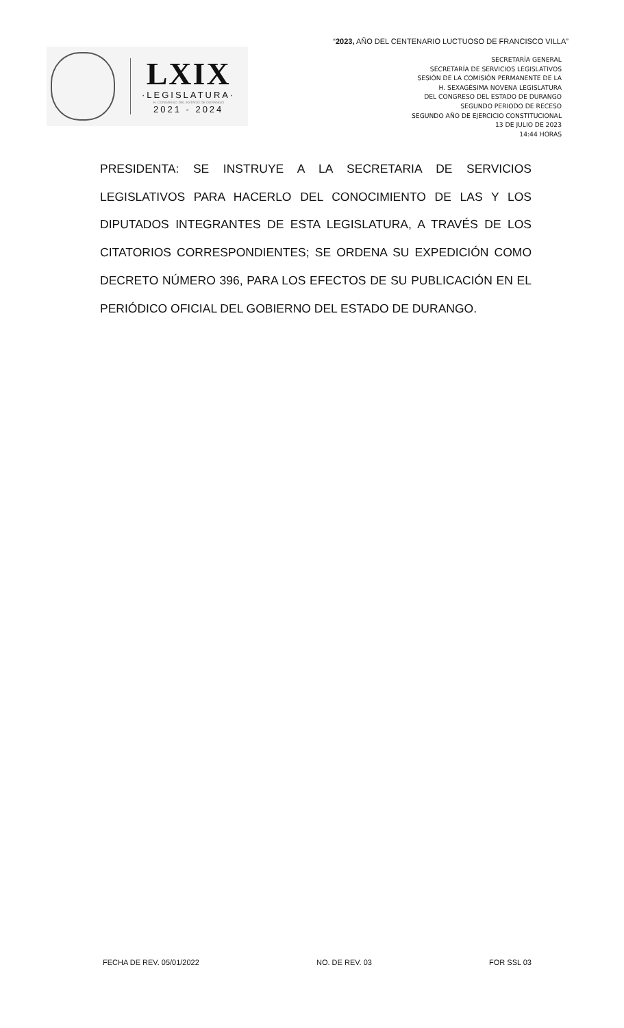“2023, AÑO DEL CENTENARIO LUCTUOSO DE FRANCISCO VILLA”
LXIX
·LEGISLATURA·
H. CONGRESO DEL ESTADO DE DURANGO
2021 - 2024
SECRETARÍA GENERAL
SECRETARÍA DE SERVICIOS LEGISLATIVOS
SESIÓN DE LA COMISIÓN PERMANENTE DE LA
H. SEXAGÉSIMA NOVENA LEGISLATURA
DEL CONGRESO DEL ESTADO DE DURANGO
SEGUNDO PERIODO DE RECESO
SEGUNDO AÑO DE EJERCICIO CONSTITUCIONAL
13 DE JULIO DE 2023
14:44 HORAS
PRESIDENTA: SE INSTRUYE A LA SECRETARIA DE SERVICIOS LEGISLATIVOS PARA HACERLO DEL CONOCIMIENTO DE LAS Y LOS DIPUTADOS INTEGRANTES DE ESTA LEGISLATURA, A TRAVÉS DE LOS CITATORIOS CORRESPONDIENTES; SE ORDENA SU EXPEDICIÓN COMO DECRETO NÚMERO 396, PARA LOS EFECTOS DE SU PUBLICACIÓN EN EL PERIÓDICO OFICIAL DEL GOBIERNO DEL ESTADO DE DURANGO.
FECHA DE REV. 05/01/2022 NO. DE REV. 03 FOR SSL 03